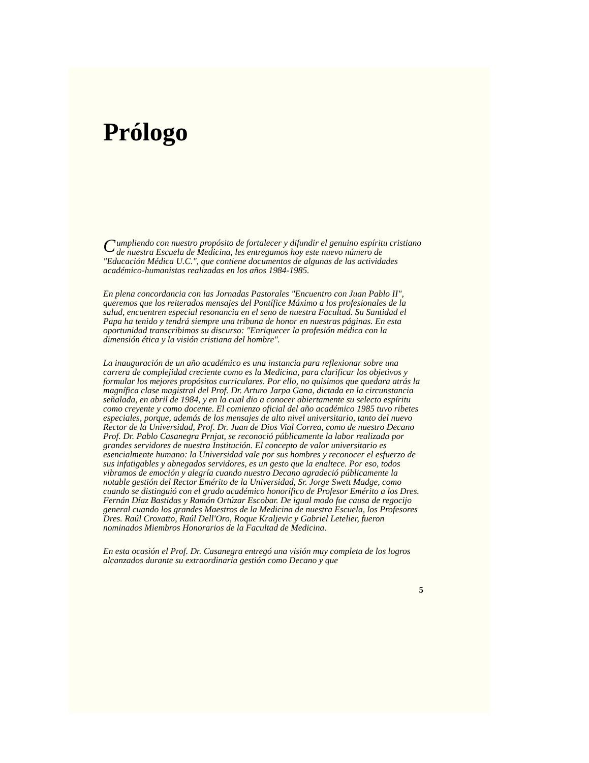Prólogo
Cumpliendo con nuestro propósito de fortalecer y difundir el genuino espíritu cristiano de nuestra Escuela de Medicina, les entregamos hoy este nuevo número de "Educación Médica U.C.", que contiene documentos de algunas de las actividades académico-humanistas realizadas en los años 1984-1985.
En plena concordancia con las Jornadas Pastorales "Encuentro con Juan Pablo II", queremos que los reiterados mensajes del Pontífice Máximo a los profesionales de la salud, encuentren especial resonancia en el seno de nuestra Facultad. Su Santidad el Papa ha tenido y tendrá siempre una tribuna de honor en nuestras páginas. En esta oportunidad transcribimos su discurso: "Enriquecer la profesión médica con la dimensión ética y la visión cristiana del hombre".
La inauguración de un año académico es una instancia para reflexionar sobre una carrera de complejidad creciente como es la Medicina, para clarificar los objetivos y formular los mejores propósitos curriculares. Por ello, no quisimos que quedara atrás la magnífica clase magistral del Prof. Dr. Arturo Jarpa Gana, dictada en la circunstancia señalada, en abril de 1984, y en la cual dio a conocer abiertamente su selecto espíritu como creyente y como docente. El comienzo oficial del año académico 1985 tuvo ribetes especiales, porque, además de los mensajes de alto nivel universitario, tanto del nuevo Rector de la Universidad, Prof. Dr. Juan de Dios Vial Correa, como de nuestro Decano Prof. Dr. Pablo Casanegra Prnjat, se reconoció públicamente la labor realizada por grandes servidores de nuestra Institución. El concepto de valor universitario es esencialmente humano: la Universidad vale por sus hombres y reconocer el esfuerzo de sus infatigables y abnegados servidores, es un gesto que la enaltece. Por eso, todos vibramos de emoción y alegría cuando nuestro Decano agradeció públicamente la notable gestión del Rector Emérito de la Universidad, Sr. Jorge Swett Madge, como cuando se distinguió con el grado académico honorífico de Profesor Emérito a los Dres. Fernán Díaz Bastidas y Ramón Ortúzar Escobar. De igual modo fue causa de regocijo general cuando los grandes Maestros de la Medicina de nuestra Escuela, los Profesores Dres. Raúl Croxatto, Raúl Dell'Oro, Roque Kraljevic y Gabriel Letelier, fueron nominados Miembros Honorarios de la Facultad de Medicina.
En esta ocasión el Prof. Dr. Casanegra entregó una visión muy completa de los logros alcanzados durante su extraordinaria gestión como Decano y que
5